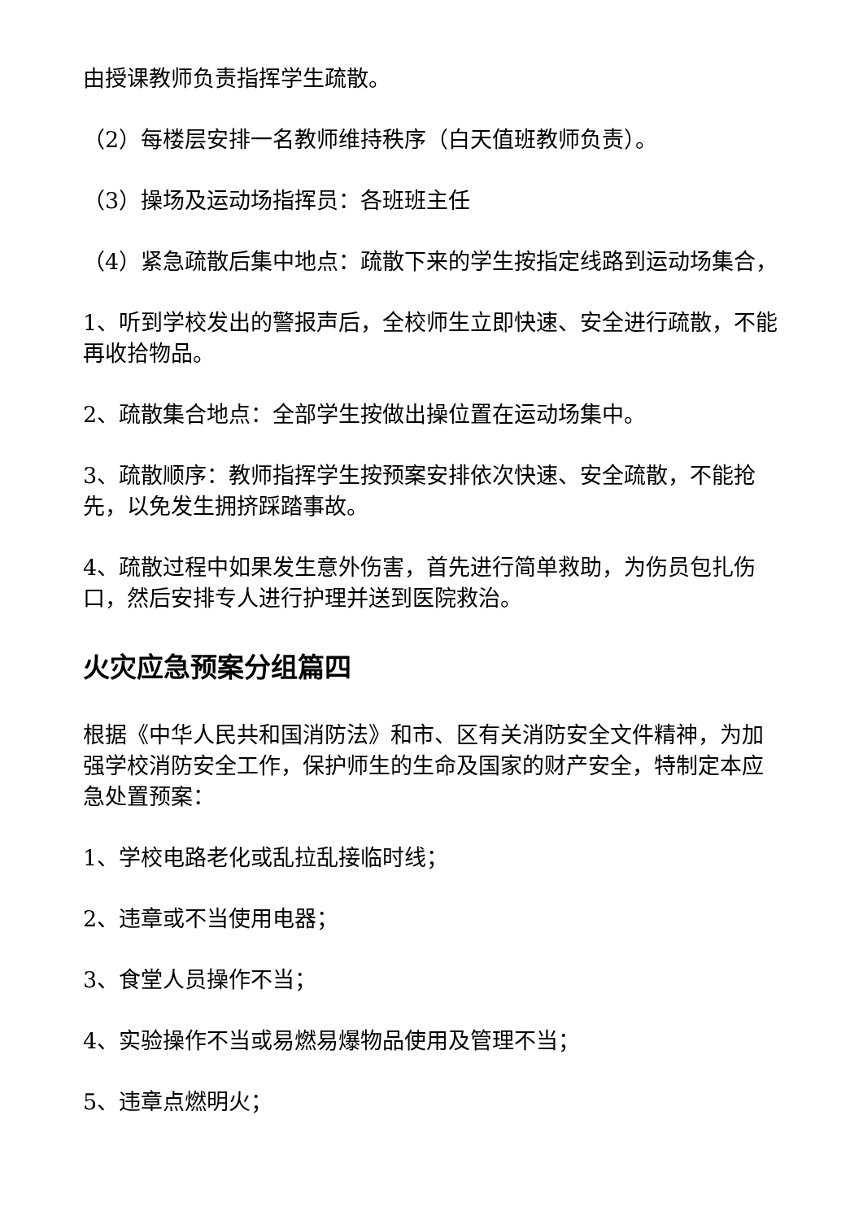由授课教师负责指挥学生疏散。
（2）每楼层安排一名教师维持秩序（白天值班教师负责）。
（3）操场及运动场指挥员：各班班主任
（4）紧急疏散后集中地点：疏散下来的学生按指定线路到运动场集合，
1、听到学校发出的警报声后，全校师生立即快速、安全进行疏散，不能再收拾物品。
2、疏散集合地点：全部学生按做出操位置在运动场集中。
3、疏散顺序：教师指挥学生按预案安排依次快速、安全疏散，不能抢先，以免发生拥挤踩踏事故。
4、疏散过程中如果发生意外伤害，首先进行简单救助，为伤员包扎伤口，然后安排专人进行护理并送到医院救治。
火灾应急预案分组篇四
根据《中华人民共和国消防法》和市、区有关消防安全文件精神，为加强学校消防安全工作，保护师生的生命及国家的财产安全，特制定本应急处置预案：
1、学校电路老化或乱拉乱接临时线；
2、违章或不当使用电器；
3、食堂人员操作不当；
4、实验操作不当或易燃易爆物品使用及管理不当；
5、违章点燃明火；